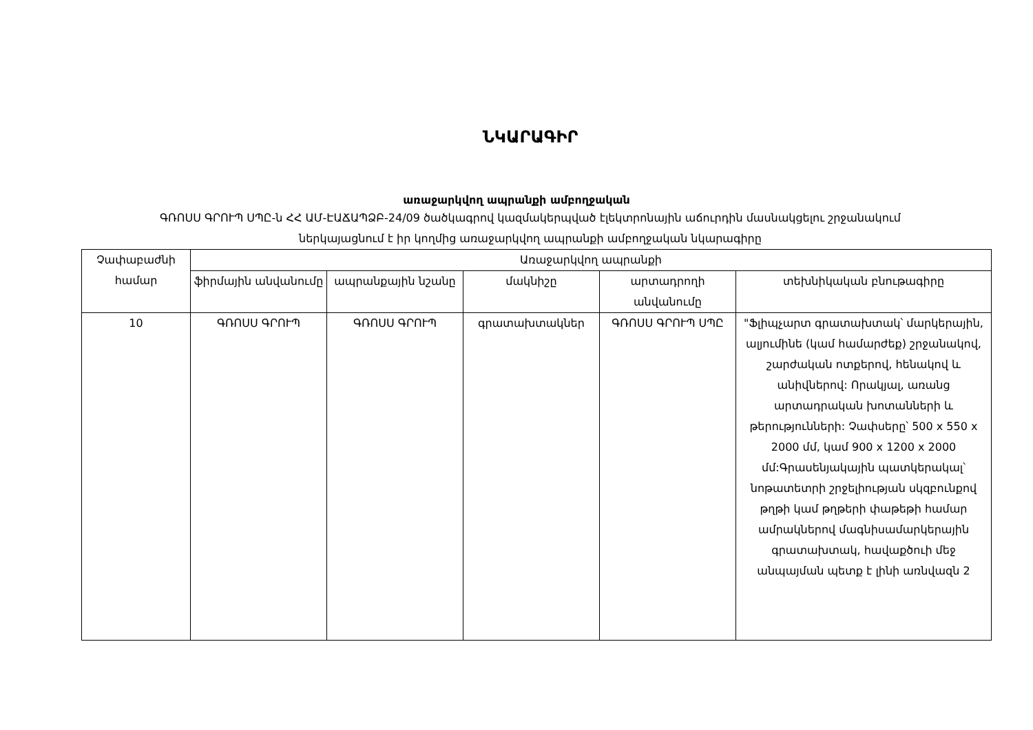ՆԿԱՐԱԳԻՐ
առաջարկվող ապրանքի ամբողջական
ԳՌՈՍՍ ԳՐՈՒՊ ՍՊԸ-ն ՀՀ ԱՄ-ԷԱՃԱՊՁԲ-24/09 ծածկագրով կազմակերպված էլեկտրոնային աճուրդին մասնակցելու շրջանակում
ներկայացնում է իր կողմից առաջարկվող ապրանքի ամբողջական նկարագիրը
| Չափաբաժնի համար | Առաջարկվող ապրանքի | | | | |
| --- | --- | --- | --- | --- | --- |
| | ֆիրմային անվանումը | ապրանքային նշանը | մակնիշը | արտադրողի անվանումը | տեխնիկական բնութագիրը |
| 10 | ԳՌՈՍՍ ԳՐՈՒՊ | ԳՌՈՍՍ ԳՐՈՒՊ | գրատախտակներ | ԳՌՈՍՍ ԳՐՈՒՊ ՍՊԸ | "Ֆլիպչարտ գրատախտակ՝ մարկերային, ալյումինե (կամ համարժեք) շրջանակով, շարժական ոտքերով, հենակով և անիվներով: Որակյալ, առանց արտադրական խոտանների և թերությունների: Չափսերը՝ 500 x 550 x 2000 մմ, կամ 900 x 1200 x 2000 մմ:Գրասենյակային պատկերակալ՝ նոթատետրի շրջելիության սկզբունքով թղթի կամ թղթերի փաթեթի համար ամրակներով մագնիսամարկերային գրատախտակ, հավաքծուի մեջ անպայման պետք է լինի առնվազն 2 |